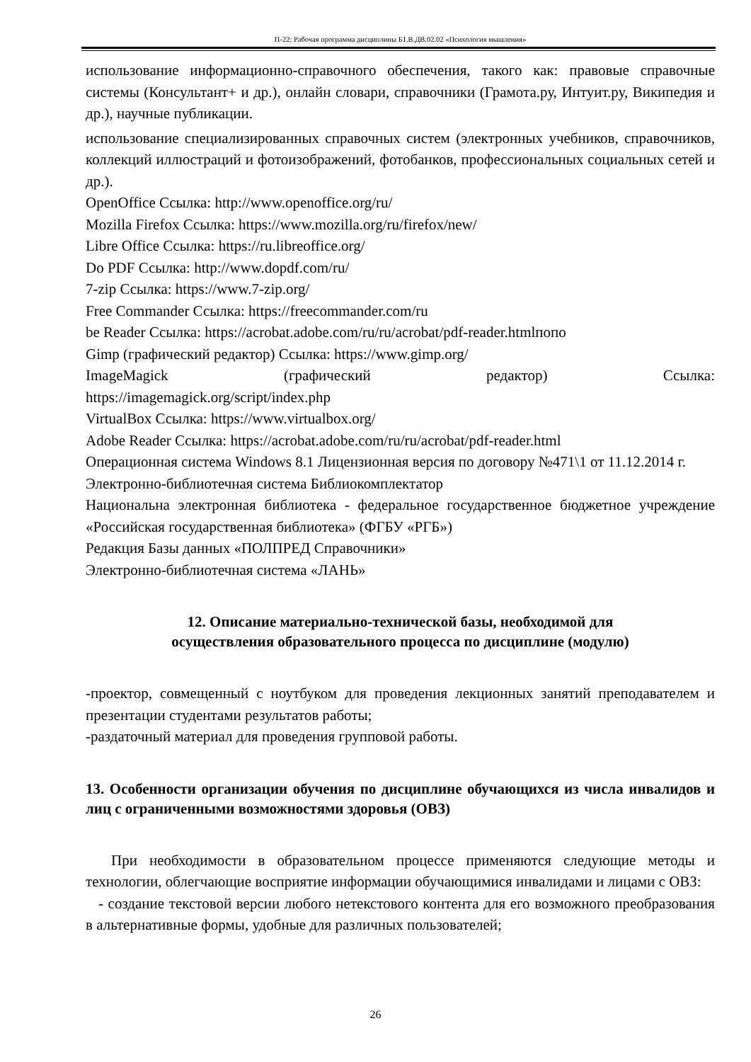П-22: Рабочая программа дисциплины Б1.В.ДВ.02.02 «Психология мышления»
использование информационно-справочного обеспечения, такого как: правовые справочные системы (Консультант+ и др.), онлайн словари, справочники (Грамота.ру, Интуит.ру, Википедия и др.), научные публикации.
использование специализированных справочных систем (электронных учебников, справочников, коллекций иллюстраций и фотоизображений, фотобанков, профессиональных социальных сетей и др.).
OpenOffice Ссылка: http://www.openoffice.org/ru/
Mozilla Firefox Ссылка: https://www.mozilla.org/ru/firefox/new/
Libre Office Ссылка: https://ru.libreoffice.org/
Do PDF Ссылка: http://www.dopdf.com/ru/
7-zip Ссылка: https://www.7-zip.org/
Free Commander Ссылка: https://freecommander.com/ru
be Reader Ссылка: https://acrobat.adobe.com/ru/ru/acrobat/pdf-reader.htmlпопо
Gimp (графический редактор) Ссылка: https://www.gimp.org/
ImageMagick (графический редактор) Ссылка:
https://imagemagick.org/script/index.php
VirtualBox Ссылка: https://www.virtualbox.org/
Adobe Reader Ссылка: https://acrobat.adobe.com/ru/ru/acrobat/pdf-reader.html
Операционная система Windows 8.1 Лицензионная версия по договору №471\1 от 11.12.2014 г.
Электронно-библиотечная система Библиокомплектатор
Национальна электронная библиотека - федеральное государственное бюджетное учреждение «Российская государственная библиотека» (ФГБУ «РГБ»)
Редакция Базы данных «ПОЛПРЕД Справочники»
Электронно-библиотечная система «ЛАНЬ»
12. Описание материально-технической базы, необходимой для
осуществления образовательного процесса по дисциплине (модулю)
-проектор, совмещенный с ноутбуком для проведения лекционных занятий преподавателем и презентации студентами результатов работы;
-раздаточный материал для проведения групповой работы.
13. Особенности организации обучения по дисциплине обучающихся из числа инвалидов и лиц с ограниченными возможностями здоровья (ОВЗ)
При необходимости в образовательном процессе применяются следующие методы и технологии, облегчающие восприятие информации обучающимися инвалидами и лицами с ОВЗ:
- создание текстовой версии любого нетекстового контента для его возможного преобразования в альтернативные формы, удобные для различных пользователей;
26